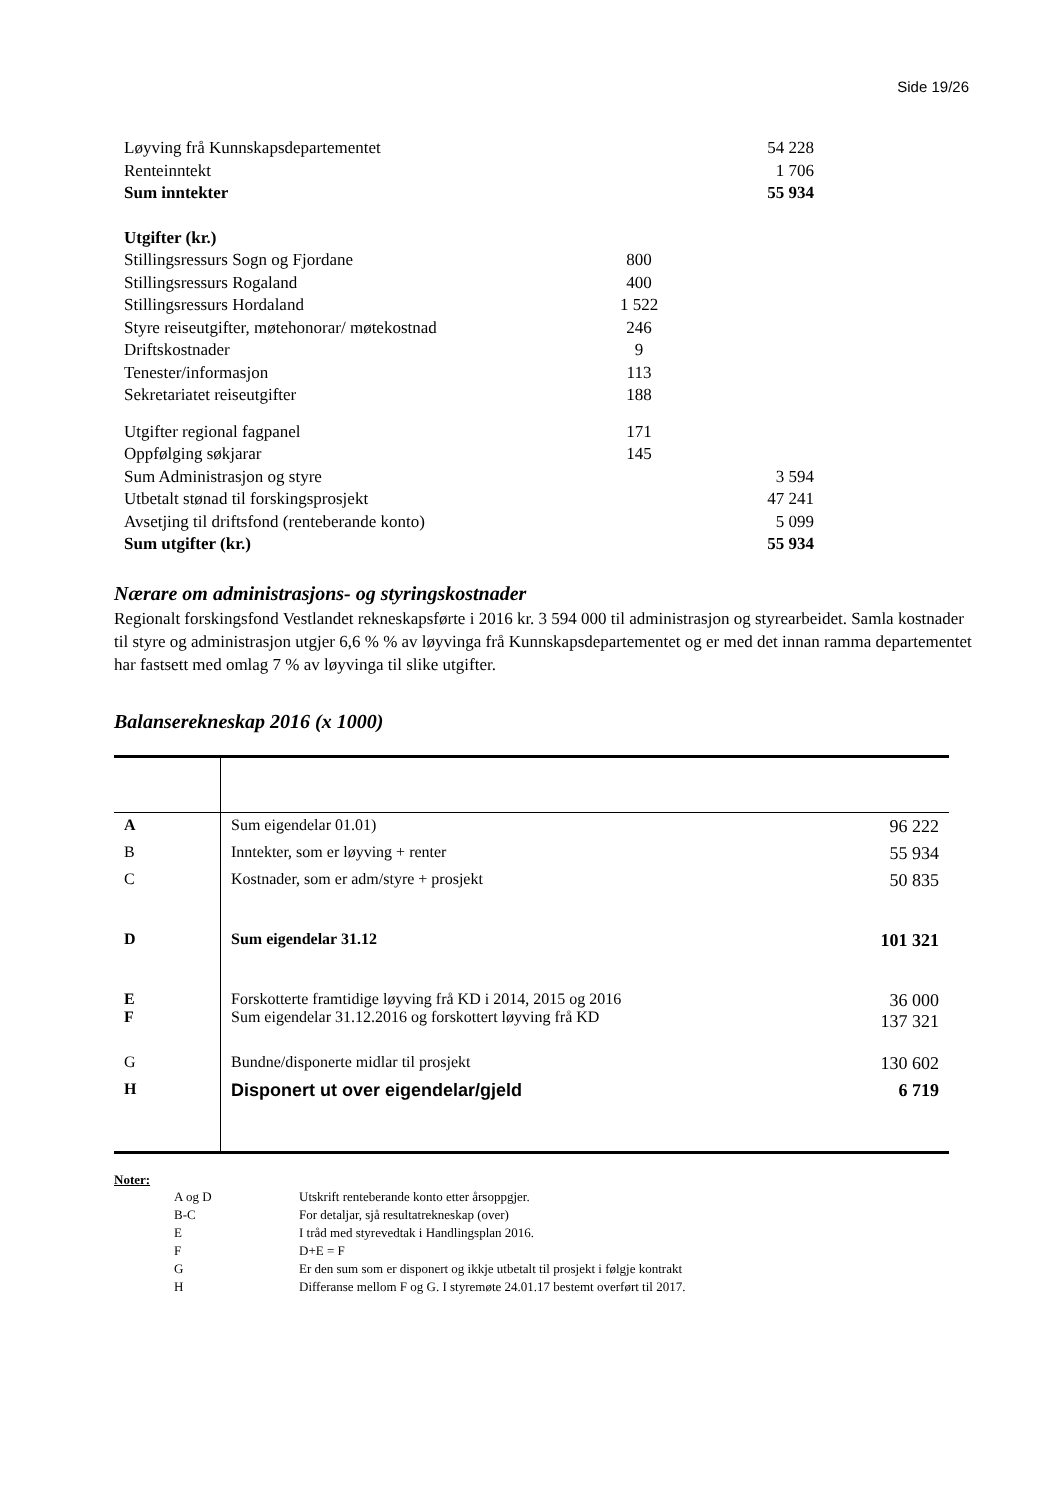Side 19/26
| Løyving frå Kunnskapsdepartementet | | 54 228 |
| Renteinntekt | | 1 706 |
| Sum inntekter | | 55 934 |
| Utgifter (kr.) | | |
| Stillingsressurs Sogn og Fjordane | 800 | |
| Stillingsressurs Rogaland | 400 | |
| Stillingsressurs Hordaland | 1 522 | |
| Styre reiseutgifter, møtehonorar/ møtekostnad | 246 | |
| Driftskostnader | 9 | |
| Tenester/informasjon | 113 | |
| Sekretariatet reiseutgifter | 188 | |
| Utgifter regional fagpanel | 171 | |
| Oppfølging søkjarar | 145 | |
| Sum Administrasjon og styre | | 3 594 |
| Utbetalt stønad til forskingsprosjekt | | 47 241 |
| Avsetjing til driftsfond (renteberande konto) | | 5 099 |
| Sum utgifter (kr.) | | 55 934 |
Nærare om administrasjons- og styringskostnader
Regionalt forskingsfond Vestlandet rekneskapsførte i 2016 kr. 3 594 000 til administrasjon og styrearbeidet. Samla kostnader til styre og administrasjon utgjer 6,6 % % av løyvinga frå Kunnskapsdepartementet og er med det innan ramma departementet har fastsett med omlag 7 % av løyvinga til slike utgifter.
Balanserekneskap 2016 (x 1000)
| A | Sum eigendelar 01.01) | 96 222 |
| B | Inntekter, som er løyving + renter | 55 934 |
| C | Kostnader, som er adm/styre + prosjekt | 50 835 |
| D | Sum eigendelar 31.12 | 101 321 |
| E F | Forskotterte framtidige løyving frå KD i 2014, 2015 og 2016 Sum eigendelar 31.12.2016 og forskottert løyving frå KD | 36 000 137 321 |
| G | Bundne/disponerte midlar til prosjekt | 130 602 |
| H | Disponert ut over eigendelar/gjeld | 6 719 |
Noter:
| A og D | Utskrift renteberande konto etter årsoppgjer. |
| B-C | For detaljar, sjå resultatrekneskap (over) |
| E | I tråd med styrevedtak i Handlingsplan 2016. |
| F | D+E = F |
| G | Er den sum som er disponert og ikkje utbetalt til prosjekt i følgje kontrakt |
| H | Differanse mellom F og G. I styremøte 24.01.17 bestemt overført til 2017. |